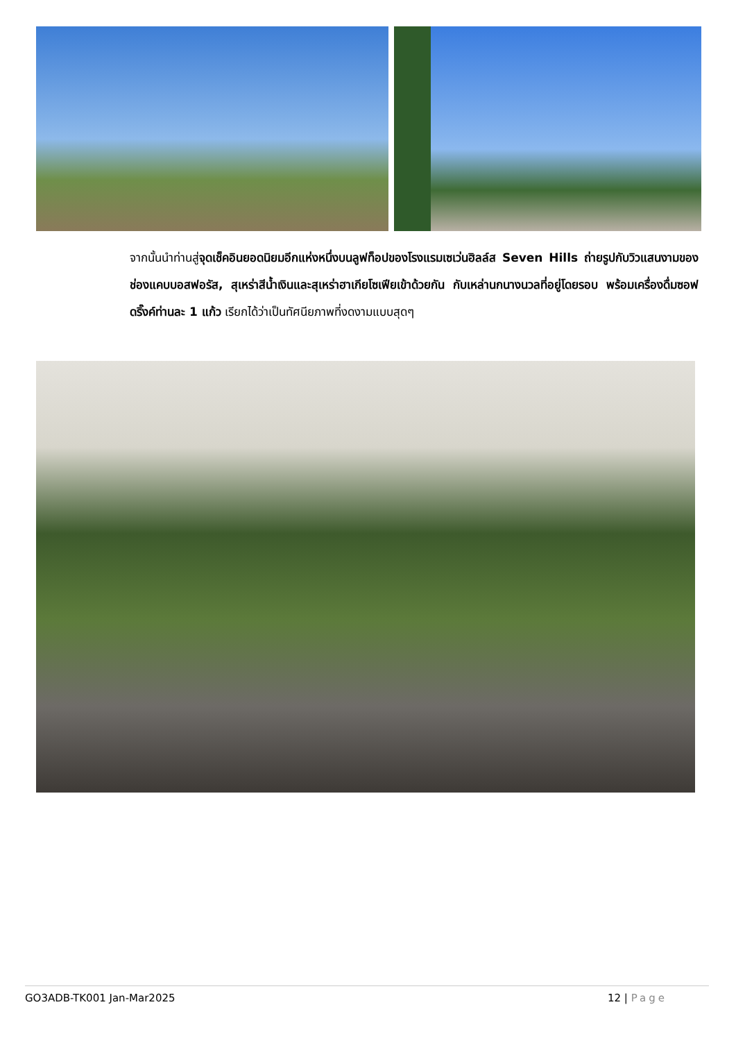จากนั้นนำท่านสู่จุดเช็คอินยอดนิยมอีกแห่งหนึ่งบนลูฟท็อปของโรงแรมเซเว่นฮิลล์ส Seven Hills ถ่ายรูปกับวิวแสนงามของช่องแคบบอสฟอรัส, สุเหร่าสีน้ำเงินและสุเหร่าฮาเกียโซเฟียเข้าด้วยกัน กับเหล่านกนางนวลที่อยู่โดยรอบ พร้อมเครื่องดื่มซอฟดริ๊งค์ท่านละ 1 แก้ว เรียกได้ว่าเป็นทัศนียภาพที่งดงามแบบสุดๆ
GO3ADB-TK001 Jan-Mar2025 12 | Page